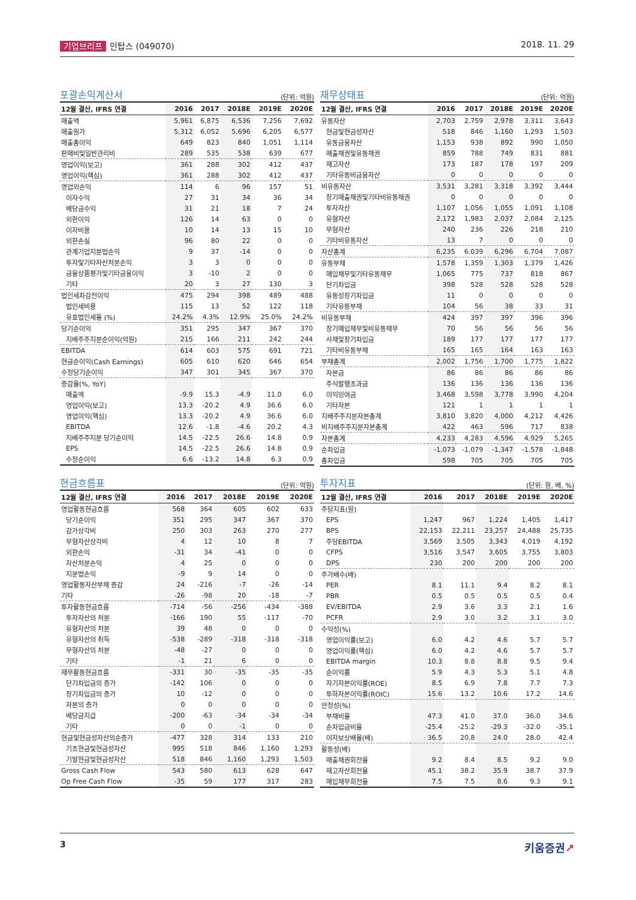기업브리프 인탑스 (049070) 2018. 11. 29
포괄손익계산서
(단위: 억원)
| 12월 결산, IFRS 연결 | 2016 | 2017 | 2018E | 2019E | 2020E |
| --- | --- | --- | --- | --- | --- |
| 매출액 | 5,961 | 6,875 | 6,536 | 7,256 | 7,692 |
| 매출원가 | 5,312 | 6,052 | 5,696 | 6,205 | 6,577 |
| 매출총이익 | 649 | 823 | 840 | 1,051 | 1,114 |
| 판매비및일반관리비 | 289 | 535 | 538 | 639 | 677 |
| 영업이익(보고) | 361 | 288 | 302 | 412 | 437 |
| 영업이익(핵심) | 361 | 288 | 302 | 412 | 437 |
| 영업외손익 | 114 | 6 | 96 | 157 | 51 |
| 이자수익 | 27 | 31 | 34 | 36 | 34 |
| 배당금수익 | 31 | 21 | 18 | 7 | 24 |
| 외환이익 | 126 | 14 | 63 | 0 | 0 |
| 이자비용 | 10 | 14 | 13 | 15 | 10 |
| 외환손실 | 96 | 80 | 22 | 0 | 0 |
| 관계기업지분법손익 | 9 | 37 | -14 | 0 | 0 |
| 투자및기타자산처분손익 | 3 | 3 | 0 | 0 | 0 |
| 금융상품평가및기타금융이익 | 3 | -10 | 2 | 0 | 0 |
| 기타 | 20 | 3 | 27 | 130 | 3 |
| 법인세차감전이익 | 475 | 294 | 398 | 489 | 488 |
| 법인세비용 | 115 | 13 | 52 | 122 | 118 |
| 유효법인세율 (%) | 24.2% | 4.3% | 12.9% | 25.0% | 24.2% |
| 당기순이익 | 351 | 295 | 347 | 367 | 370 |
| 지배주주지분순이익(억원) | 215 | 166 | 211 | 242 | 244 |
| EBITDA | 614 | 603 | 575 | 691 | 721 |
| 현금순이익(Cash Earnings) | 605 | 610 | 620 | 646 | 654 |
| 수정당기순이익 | 347 | 301 | 345 | 367 | 370 |
| 증감율(%, YoY) | | | | | |
| 매출액 | -9.9 | 15.3 | -4.9 | 11.0 | 6.0 |
| 영업이익(보고) | 13.3 | -20.2 | 4.9 | 36.6 | 6.0 |
| 영업이익(핵심) | 13.3 | -20.2 | 4.9 | 36.6 | 6.0 |
| EBITDA | 12.6 | -1.8 | -4.6 | 20.2 | 4.3 |
| 지배주주지분 당기순이익 | 14.5 | -22.5 | 26.6 | 14.8 | 0.9 |
| EPS | 14.5 | -22.5 | 26.6 | 14.8 | 0.9 |
| 수정순이익 | 6.6 | -13.2 | 14.8 | 6.3 | 0.9 |
재무상태표
(단위: 억원)
| 12월 결산, IFRS 연결 | 2016 | 2017 | 2018E | 2019E | 2020E |
| --- | --- | --- | --- | --- | --- |
| 유동자산 | 2,703 | 2,759 | 2,978 | 3,311 | 3,643 |
| 현금및현금성자산 | 518 | 846 | 1,160 | 1,293 | 1,503 |
| 유동금융자산 | 1,153 | 938 | 892 | 990 | 1,050 |
| 매출채권및유동채권 | 859 | 788 | 749 | 831 | 881 |
| 재고자산 | 173 | 187 | 178 | 197 | 209 |
| 기타유동비금융자산 | 0 | 0 | 0 | 0 | 0 |
| 비유동자산 | 3,531 | 3,281 | 3,318 | 3,392 | 3,444 |
| 장기매출채권및기타비유동채권 | 0 | 0 | 0 | 0 | 0 |
| 투자자산 | 1,107 | 1,056 | 1,055 | 1,091 | 1,108 |
| 유형자산 | 2,172 | 1,983 | 2,037 | 2,084 | 2,125 |
| 무형자산 | 240 | 236 | 226 | 218 | 210 |
| 기타비유동자산 | 13 | 7 | 0 | 0 | 0 |
| 자산총계 | 6,235 | 6,039 | 6,296 | 6,704 | 7,087 |
| 유동부채 | 1,578 | 1,359 | 1,303 | 1,379 | 1,426 |
| 매입채무및기타유동채무 | 1,065 | 775 | 737 | 818 | 867 |
| 단기차입금 | 398 | 528 | 528 | 528 | 528 |
| 유동성장기차입금 | 11 | 0 | 0 | 0 | 0 |
| 기타유동부채 | 104 | 56 | 38 | 33 | 31 |
| 비유동부채 | 424 | 397 | 397 | 396 | 396 |
| 장기매입채무및비유동채무 | 70 | 56 | 56 | 56 | 56 |
| 사채및장기차입금 | 189 | 177 | 177 | 177 | 177 |
| 기타비유동부채 | 165 | 165 | 164 | 163 | 163 |
| 부채총계 | 2,002 | 1,756 | 1,700 | 1,775 | 1,822 |
| 자본금 | 86 | 86 | 86 | 86 | 86 |
| 주식발행초과금 | 136 | 136 | 136 | 136 | 136 |
| 이익잉여금 | 3,468 | 3,598 | 3,778 | 3,990 | 4,204 |
| 기타자본 | 121 | 1 | 1 | 1 | 1 |
| 지배주주지분자본총계 | 3,810 | 3,820 | 4,000 | 4,212 | 4,426 |
| 비지배주주지분자본총계 | 422 | 463 | 596 | 717 | 838 |
| 자본총계 | 4,233 | 4,283 | 4,596 | 4,929 | 5,265 |
| 순차입금 | -1,073 | -1,079 | -1,347 | -1,578 | -1,848 |
| 총차입금 | 598 | 705 | 705 | 705 | 705 |
현금흐름표
(단위: 억원)
| 12월 결산, IFRS 연결 | 2016 | 2017 | 2018E | 2019E | 2020E |
| --- | --- | --- | --- | --- | --- |
| 영업활동현금흐름 | 568 | 364 | 605 | 602 | 633 |
| 당기순이익 | 351 | 295 | 347 | 367 | 370 |
| 감가상각비 | 250 | 303 | 263 | 270 | 277 |
| 무형자산상각비 | 4 | 12 | 10 | 8 | 7 |
| 외환손익 | -31 | 34 | -41 | 0 | 0 |
| 자산처분손익 | 4 | 25 | 0 | 0 | 0 |
| 지분법손익 | -9 | 9 | 14 | 0 | 0 |
| 영업활동자산부채 증감 | 24 | -216 | -7 | -26 | -14 |
| 기타 | -26 | -98 | 20 | -18 | -7 |
| 투자활동현금흐름 | -714 | -56 | -256 | -434 | -388 |
| 투자자산의 처분 | -166 | 190 | 55 | -117 | -70 |
| 유형자산의 처분 | 39 | 48 | 0 | 0 | 0 |
| 유형자산의 취득 | -538 | -289 | -318 | -318 | -318 |
| 무형자산의 처분 | -48 | -27 | 0 | 0 | 0 |
| 기타 | -1 | 21 | 6 | 0 | 0 |
| 재무활동현금흐름 | -331 | 30 | -35 | -35 | -35 |
| 단기차입금의 증가 | -142 | 106 | 0 | 0 | 0 |
| 장기차입금의 증가 | 10 | -12 | 0 | 0 | 0 |
| 자본의 증가 | 0 | 0 | 0 | 0 | 0 |
| 배당금지급 | -200 | -63 | -34 | -34 | -34 |
| 기타 | 0 | 0 | -1 | 0 | 0 |
| 현금및현금성자산의순증가 | -477 | 328 | 314 | 133 | 210 |
| 기초현금및현금성자산 | 995 | 518 | 846 | 1,160 | 1,293 |
| 기말현금및현금성자산 | 518 | 846 | 1,160 | 1,293 | 1,503 |
| Gross Cash Flow | 543 | 580 | 613 | 628 | 647 |
| Op Free Cash Flow | -35 | 59 | 177 | 317 | 283 |
투자지표
(단위: 원, 배, %)
| 12월 결산, IFRS 연결 | 2016 | 2017 | 2018E | 2019E | 2020E |
| --- | --- | --- | --- | --- | --- |
| 주당지표(원) | | | | | |
| EPS | 1,247 | 967 | 1,224 | 1,405 | 1,417 |
| BPS | 22,153 | 22,211 | 23,257 | 24,488 | 25,735 |
| 주당EBITDA | 3,569 | 3,505 | 3,343 | 4,019 | 4,192 |
| CFPS | 3,516 | 3,547 | 3,605 | 3,755 | 3,803 |
| DPS | 230 | 200 | 200 | 200 | 200 |
| 주가배수(배) | | | | | |
| PER | 8.1 | 11.1 | 9.4 | 8.2 | 8.1 |
| PBR | 0.5 | 0.5 | 0.5 | 0.5 | 0.4 |
| EV/EBITDA | 2.9 | 3.6 | 3.3 | 2.1 | 1.6 |
| PCFR | 2.9 | 3.0 | 3.2 | 3.1 | 3.0 |
| 수익성(%) | | | | | |
| 영업이익률(보고) | 6.0 | 4.2 | 4.6 | 5.7 | 5.7 |
| 영업이익률(핵심) | 6.0 | 4.2 | 4.6 | 5.7 | 5.7 |
| EBITDA margin | 10.3 | 8.8 | 8.8 | 9.5 | 9.4 |
| 순이익률 | 5.9 | 4.3 | 5.3 | 5.1 | 4.8 |
| 자기자본이익률(ROE) | 8.5 | 6.9 | 7.8 | 7.7 | 7.3 |
| 투하자본이익률(ROIC) | 15.6 | 13.2 | 10.6 | 17.2 | 14.6 |
| 안정성(%) | | | | | |
| 부채비율 | 47.3 | 41.0 | 37.0 | 36.0 | 34.6 |
| 순차입금비율 | -25.4 | -25.2 | -29.3 | -32.0 | -35.1 |
| 이자보상배율(배) | 36.5 | 20.8 | 24.0 | 28.0 | 42.4 |
| 활동성(배) | | | | | |
| 매출채권회전율 | 9.2 | 8.4 | 8.5 | 9.2 | 9.0 |
| 재고자산회전율 | 45.1 | 38.2 | 35.9 | 38.7 | 37.9 |
| 매입채무회전율 | 7.5 | 7.5 | 8.6 | 9.3 | 9.1 |
3 키움증권↗